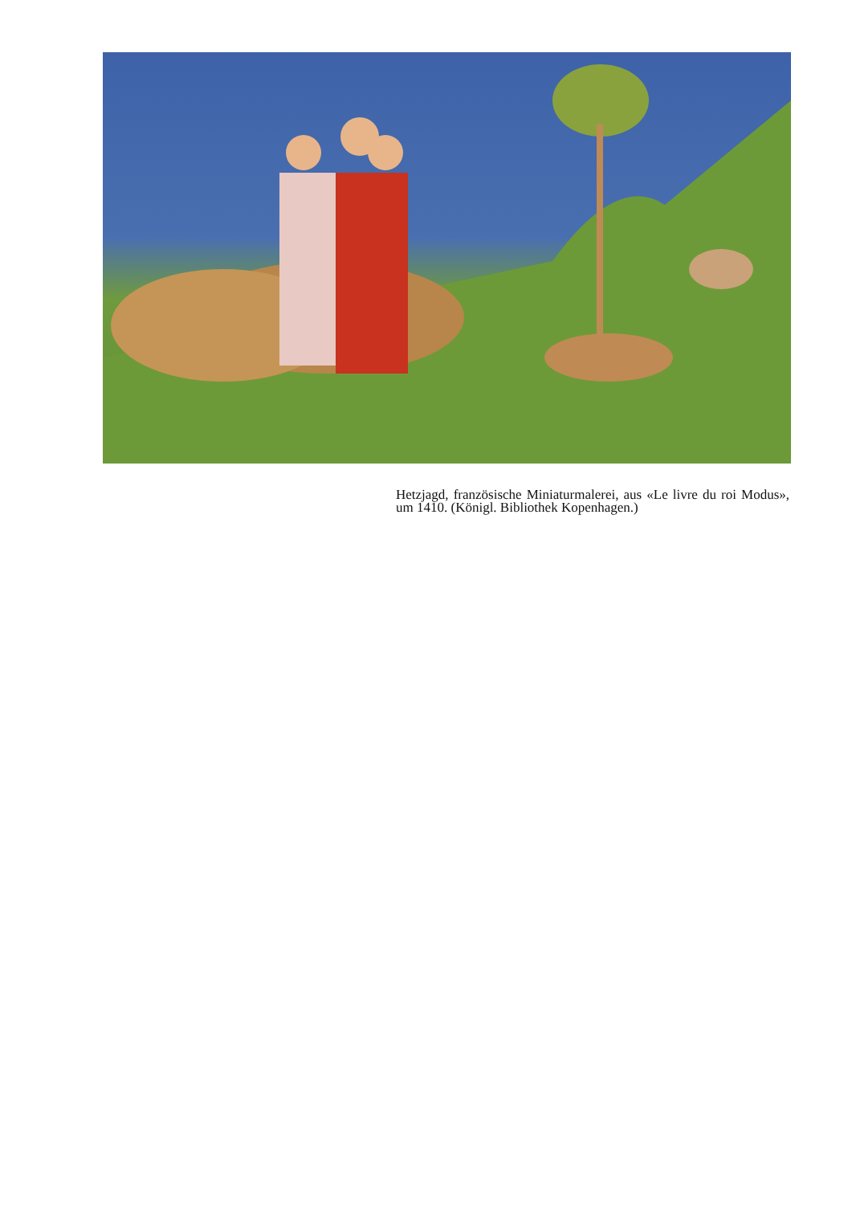Hetzjagd, französische Miniaturmalerei, aus «Le livre du roi Modus», um 1410. (Königl. Bibliothek Kopenhagen.)